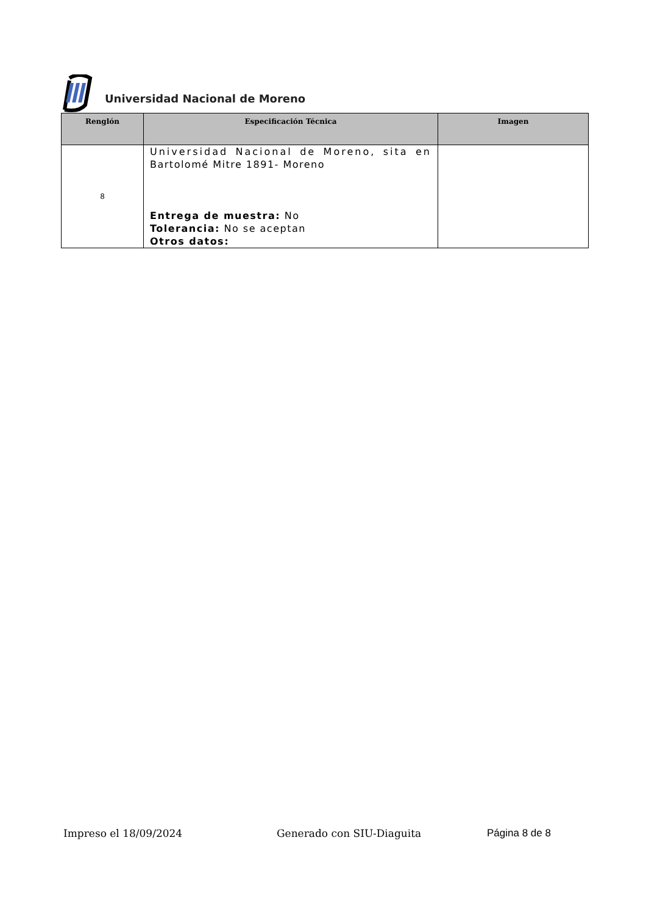Universidad Nacional de Moreno
| Renglón | Especificación Técnica | Imagen |
| --- | --- | --- |
| 8 | Universidad Nacional de Moreno, sita en Bartolomé Mitre 1891- Moreno Entrega de muestra: No Tolerancia: No se aceptan Otros datos: | |
Impreso el 18/09/2024 Generado con SIU-Diaguita Página 8 de 8